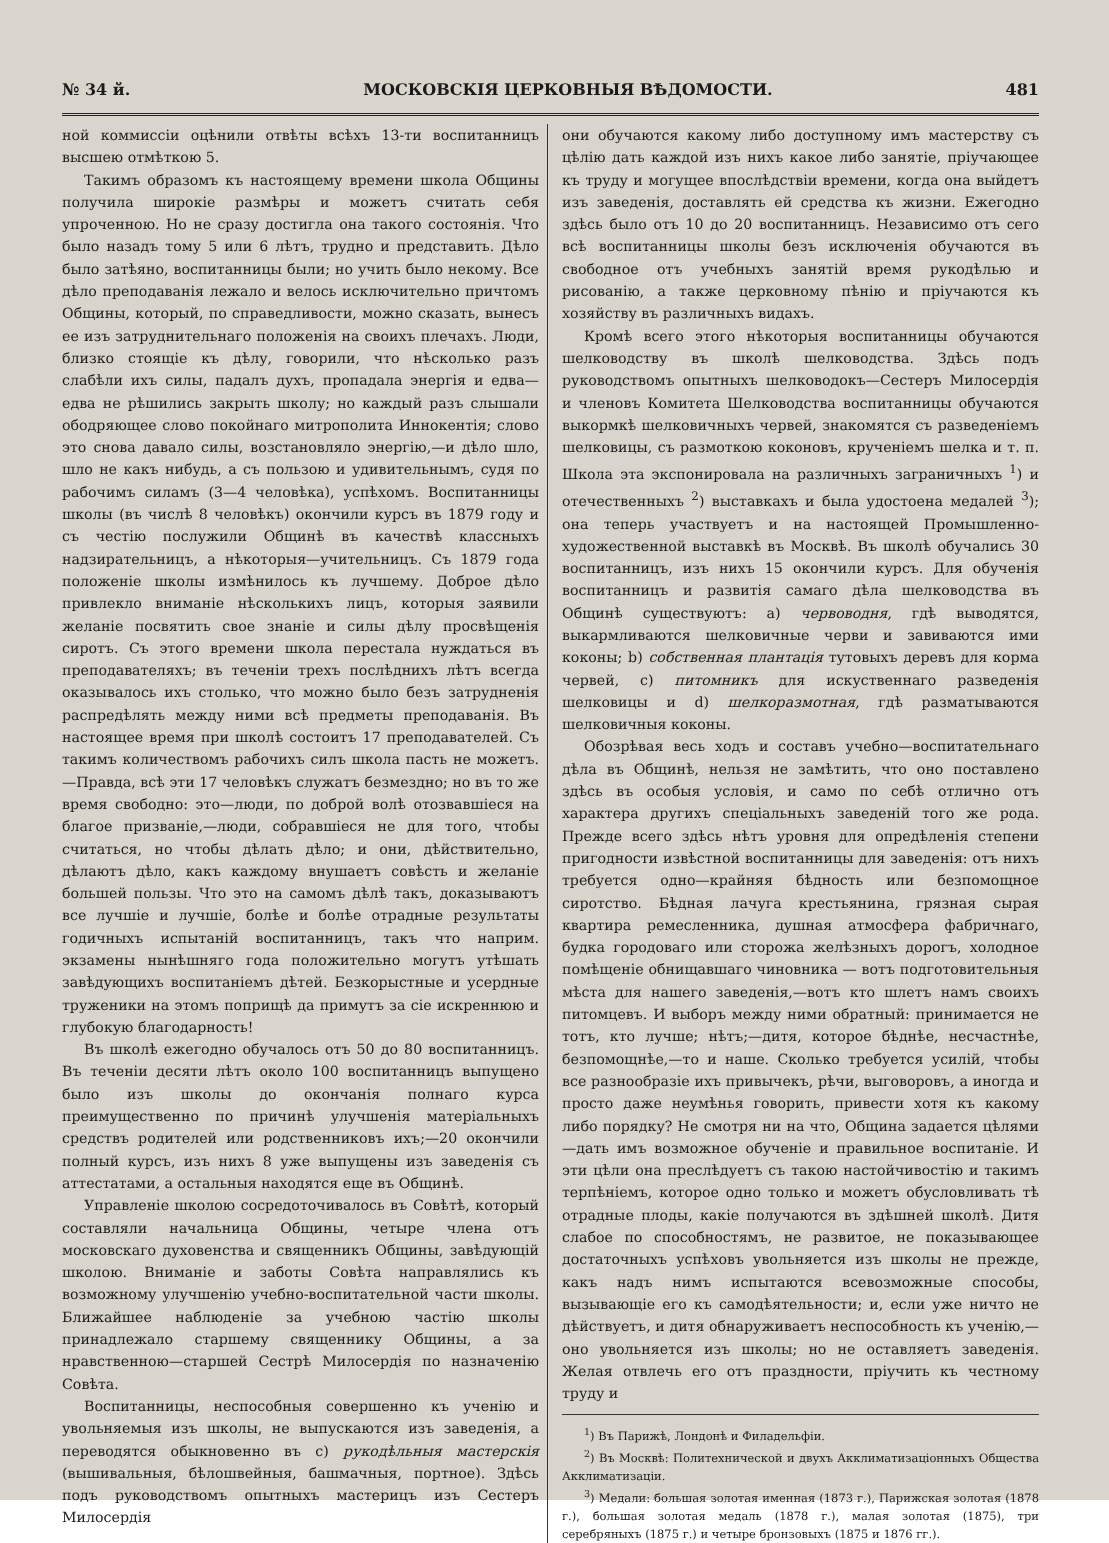№ 34 й. МОСКОВСКІЯ ЦЕРКОВНЫЯ ВѢДОМОСТИ. 481
ной коммиссіи оцѣнили отвѣты всѣхъ 13-ти воспитанницъ высшею отмѣткою 5.
Такимъ образомъ къ настоящему времени школа Общины получила широкіе размѣры и можетъ считать себя упроченною. Но не сразу достигла она такого состоянія. Что было назадъ тому 5 или 6 лѣтъ, трудно и представить. Дѣло было затѣяно, воспитанницы были; но учить было некому. Все дѣло преподаванія лежало и велось исключительно причтомъ Общины, который, по справедливости, можно сказать, вынесъ ее изъ затруднительнаго положенія на своихъ плечахъ. Люди, близко стоящіе къ дѣлу, говорили, что нѣсколько разъ слабѣли ихъ силы, падалъ духъ, пропадала энергія и едва—едва не рѣшились закрыть школу; но каждый разъ слышали ободряющее слово покойнаго митрополита Иннокентія; слово это снова давало силы, возстановляло энергію,—и дѣло шло, шло не какъ нибудь, а съ пользою и удивительнымъ, судя по рабочимъ силамъ (3—4 человѣка), успѣхомъ. Воспитанницы школы (въ числѣ 8 человѣкъ) окончили курсъ въ 1879 году и съ честію послужили Общинѣ въ качествѣ классныхъ надзирательницъ, а нѣкоторыя—учительницъ. Съ 1879 года положеніе школы измѣнилось къ лучшему. Доброе дѣло привлекло вниманіе нѣсколькихъ лицъ, которыя заявили желаніе посвятить свое знаніе и силы дѣлу просвѣщенія сиротъ. Съ этого времени школа перестала нуждаться въ преподавателяхъ; въ теченіи трехъ послѣднихъ лѣтъ всегда оказывалось ихъ столько, что можно было безъ затрудненія распредѣлять между ними всѣ предметы преподаванія. Въ настоящее время при школѣ состоитъ 17 преподавателей. Съ такимъ количествомъ рабочихъ силъ школа пасть не можетъ.—Правда, всѣ эти 17 человѣкъ служатъ безмездно; но въ то же время свободно: это—люди, по доброй волѣ отозвавшіеся на благое призваніе,—люди, собравшіеся не для того, чтобы считаться, но чтобы дѣлать дѣло; и они, дѣйствительно, дѣлаютъ дѣло, какъ каждому внушаетъ совѣсть и желаніе большей пользы. Что это на самомъ дѣлѣ такъ, доказываютъ все лучшіе и лучшіе, болѣе и болѣе отрадные результаты годичныхъ испытаній воспитанницъ, такъ что наприм. экзамены нынѣшняго года положительно могутъ утѣшать завѣдующихъ воспитаніемъ дѣтей. Безкорыстные и усердные труженики на этомъ поприщѣ да примутъ за сіе искреннюю и глубокую благодарность!
Въ школѣ ежегодно обучалось отъ 50 до 80 воспитанницъ. Въ теченіи десяти лѣтъ около 100 воспитанницъ выпущено было изъ школы до окончанія полнаго курса преимущественно по причинѣ улучшенія матеріальныхъ средствъ родителей или родственниковъ ихъ;—20 окончили полный курсъ, изъ нихъ 8 уже выпущены изъ заведенія съ аттестатами, а остальныя находятся еще въ Общинѣ.
Управленіе школою сосредоточивалось въ Совѣтѣ, который составляли начальница Общины, четыре члена отъ московскаго духовенства и священникъ Общины, завѣдующій школою. Вниманіе и заботы Совѣта направлялись къ возможному улучшенію учебно-воспитательной части школы. Ближайшее наблюденіе за учебною частію школы принадлежало старшему священнику Общины, а за нравственною—старшей Сестрѣ Милосердія по назначенію Совѣта.
Воспитанницы, неспособныя совершенно къ ученію и увольняемыя изъ школы, не выпускаются изъ заведенія, а переводятся обыкновенно въ с) рукодѣльныя мастерскія (вышивальныя, бѣлошвейныя, башмачныя, портное). Здѣсь подъ руководствомъ опытныхъ мастерицъ изъ Сестеръ Милосердія
они обучаются какому либо доступному имъ мастерству съ цѣлію дать каждой изъ нихъ какое либо занятіе, пріучающее къ труду и могущее впослѣдствіи времени, когда она выйдетъ изъ заведенія, доставлять ей средства къ жизни. Ежегодно здѣсь было отъ 10 до 20 воспитанницъ. Независимо отъ сего всѣ воспитанницы школы безъ исключенія обучаются въ свободное отъ учебныхъ занятій время рукодѣлью и рисованію, а также церковному пѣнію и пріучаются къ хозяйству въ различныхъ видахъ.
Кромѣ всего этого нѣкоторыя воспитанницы обучаются шелководству въ школѣ шелководства. Здѣсь подъ руководствомъ опытныхъ шелководокъ—Сестеръ Милосердія и членовъ Комитета Шелководства воспитанницы обучаются выкормкѣ шелковичныхъ червей, знакомятся съ разведеніемъ шелковицы, съ размоткою коконовъ, крученіемъ шелка и т. п. Школа эта экспонировала на различныхъ заграничныхъ <sup>1</sup>) и отечественныхъ <sup>2</sup>) выставкахъ и была удостоена медалей <sup>3</sup>); она теперь участвуетъ и на настоящей Промышленно-художественной выставкѣ въ Москвѣ. Въ школѣ обучались 30 воспитанницъ, изъ нихъ 15 окончили курсъ. Для обученія воспитанницъ и развитія самаго дѣла шелководства въ Общинѣ существуютъ: а) червоводня, гдѣ выводятся, выкармливаются шелковичные черви и завиваются ими коконы; b) собственная плантація тутовыхъ деревъ для корма червей, с) питомникъ для искуственнаго разведенія шелковицы и d) шелкоразмотная, гдѣ разматываются шелковичныя коконы.
Обозрѣвая весь ходъ и составъ учебно—воспитательнаго дѣла въ Общинѣ, нельзя не замѣтить, что оно поставлено здѣсь въ особыя условія, и само по себѣ отлично отъ характера другихъ спеціальныхъ заведеній того же рода. Прежде всего здѣсь нѣтъ уровня для опредѣленія степени пригодности извѣстной воспитанницы для заведенія: отъ нихъ требуется одно—крайняя бѣдность или безпомощное сиротство. Бѣдная лачуга крестьянина, грязная сырая квартира ремесленника, душная атмосфера фабричнаго, будка городоваго или сторожа желѣзныхъ дорогъ, холодное помѣщеніе обнищавшаго чиновника — вотъ подготовительныя мѣста для нашего заведенія,—вотъ кто шлетъ намъ своихъ питомцевъ. И выборъ между ними обратный: принимается не тотъ, кто лучше; нѣтъ;—дитя, которое бѣднѣе, несчастнѣе, безпомощнѣе,—то и наше. Сколько требуется усилій, чтобы все разнообразіе ихъ привычекъ, рѣчи, выговоровъ, а иногда и просто даже неумѣнья говорить, привести хотя къ какому либо порядку? Не смотря ни на что, Община задается цѣлями—дать имъ возможное обученіе и правильное воспитаніе. И эти цѣли она преслѣдуетъ съ такою настойчивостію и такимъ терпѣніемъ, которое одно только и можетъ обусловливать тѣ отрадные плоды, какіе получаются въ здѣшней школѣ. Дитя слабое по способностямъ, не развитое, не показывающее достаточныхъ успѣховъ увольняется изъ школы не прежде, какъ надъ нимъ испытаются всевозможные способы, вызывающіе его къ самодѣятельности; и, если уже ничто не дѣйствуетъ, и дитя обнаруживаетъ неспособность къ ученію,—оно увольняется изъ школы; но не оставляетъ заведенія. Желая отвлечь его отъ праздности, пріучить къ честному труду и
<sup>1</sup>) Въ Парижѣ, Лондонѣ и Филадельфіи.
<sup>2</sup>) Въ Москвѣ: Политехнической и двухъ Акклиматизаціонныхъ Общества Акклиматизаціи.
<sup>3</sup>) Медали: большая золотая именная (1873 г.), Парижская золотая (1878 г.), большая золотая медаль (1878 г.), малая золотая (1875), три серебряныхъ (1875 г.) и четыре бронзовыхъ (1875 и 1876 гг.).